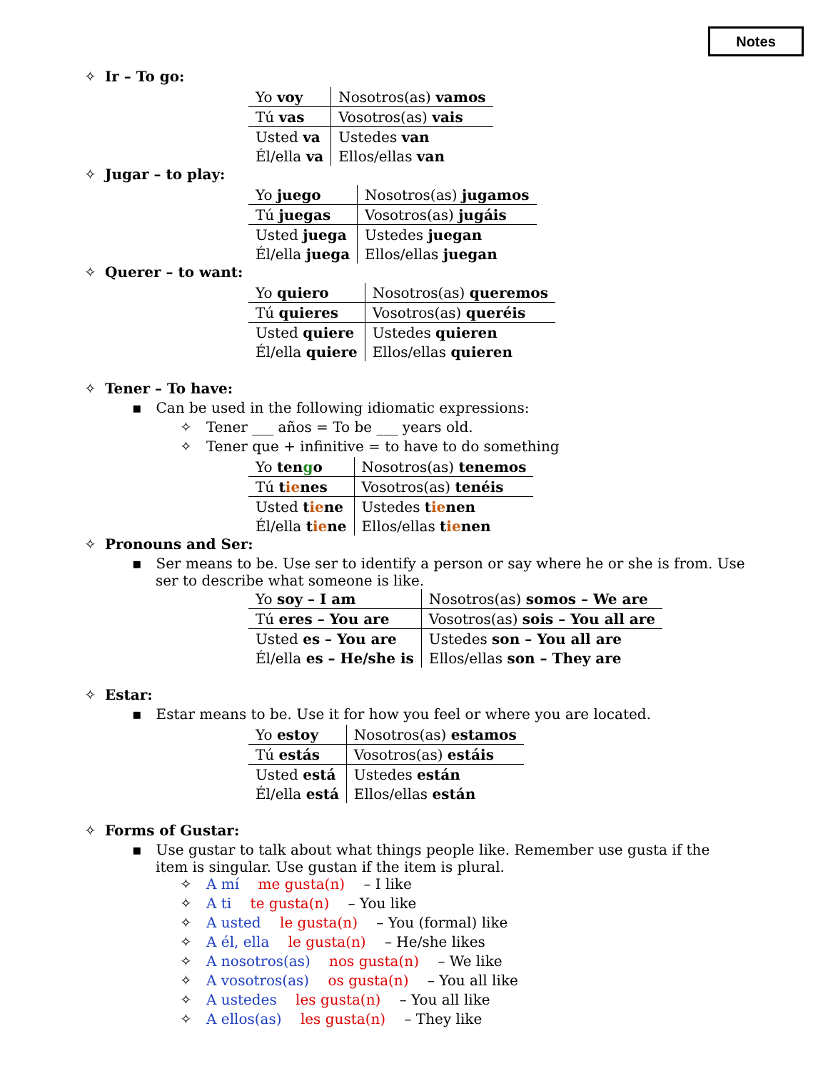Notes
✧ Ir – To go:
| Yo voy | Nosotros(as) vamos |
| Tú vas | Vosotros(as) vais |
| Usted va | Ustedes van |
| Él/ella va | Ellos/ellas van |
✧ Jugar – to play:
| Yo juego | Nosotros(as) jugamos |
| Tú juegas | Vosotros(as) jugáis |
| Usted juega | Ustedes juegan |
| Él/ella juega | Ellos/ellas juegan |
✧ Querer – to want:
| Yo quiero | Nosotros(as) queremos |
| Tú quieres | Vosotros(as) queréis |
| Usted quiere | Ustedes quieren |
| Él/ella quiere | Ellos/ellas quieren |
✧ Tener – To have:
▪ Can be used in the following idiomatic expressions:
✧ Tener ___ años = To be ___ years old.
✧ Tener que + infinitive = to have to do something
| Yo ten g o | Nosotros(as) tenemos |
| Tú t ie nes | Vosotros(as) tenéis |
| Usted t ie ne | Ustedes t ie nen |
| Él/ella t ie ne | Ellos/ellas t ie nen |
✧ Pronouns and Ser:
▪ Ser means to be. Use ser to identify a person or say where he or she is from. Use ser to describe what someone is like.
| Yo soy – I am | Nosotros(as) somos – We are |
| Tú eres – You are | Vosotros(as) sois – You all are |
| Usted es – You are | Ustedes son – You all are |
| Él/ella es – He/she is | Ellos/ellas son – They are |
✧ Estar:
▪ Estar means to be. Use it for how you feel or where you are located.
| Yo estoy | Nosotros(as) estamos |
| Tú estás | Vosotros(as) estáis |
| Usted está | Ustedes están |
| Él/ella está | Ellos/ellas están |
✧ Forms of Gustar:
▪ Use gustar to talk about what things people like. Remember use gusta if the item is singular. Use gustan if the item is plural.
✧ A mí me gusta(n) – I like
✧ A ti te gusta(n) – You like
✧ A usted le gusta(n) – You (formal) like
✧ A él, ella le gusta(n) – He/she likes
✧ A nosotros(as) nos gusta(n) – We like
✧ A vosotros(as) os gusta(n) – You all like
✧ A ustedes les gusta(n) – You all like
✧ A ellos(as) les gusta(n) – They like